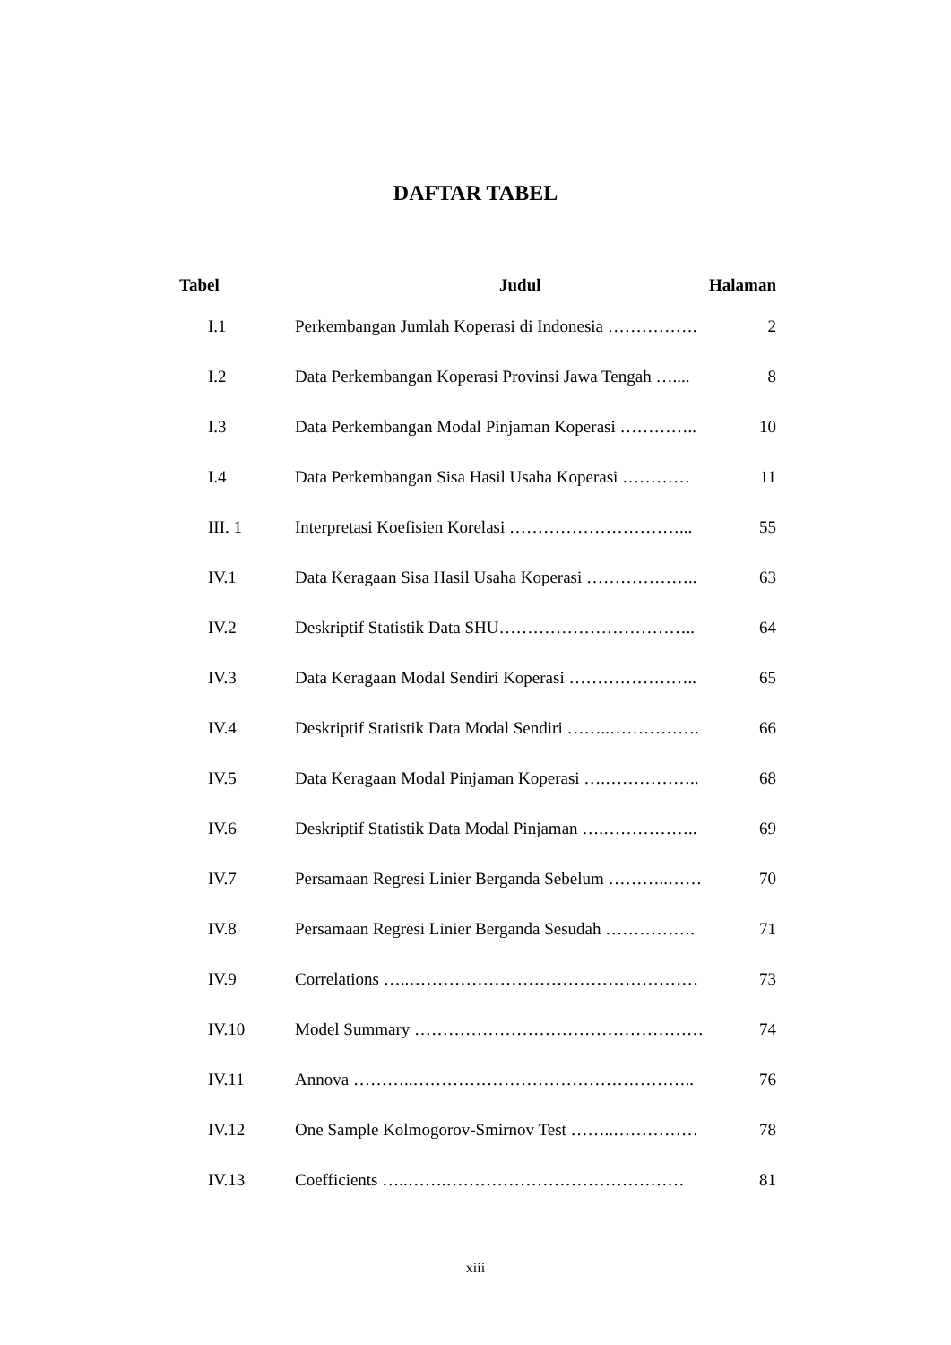DAFTAR TABEL
| Tabel | Judul | Halaman |
| --- | --- | --- |
| I.1 | Perkembangan Jumlah Koperasi di Indonesia ……………. | 2 |
| I.2 | Data Perkembangan Koperasi Provinsi Jawa Tengah ….... | 8 |
| I.3 | Data Perkembangan Modal Pinjaman Koperasi ………….. | 10 |
| I.4 | Data Perkembangan Sisa Hasil Usaha Koperasi ………… | 11 |
| III. 1 | Interpretasi Koefisien Korelasi …………………………... | 55 |
| IV.1 | Data Keragaan Sisa Hasil Usaha Koperasi ……………….. | 63 |
| IV.2 | Deskriptif Statistik Data SHU…………………………….. | 64 |
| IV.3 | Data Keragaan Modal Sendiri Koperasi ………………….. | 65 |
| IV.4 | Deskriptif Statistik Data Modal Sendiri ……..……………. | 66 |
| IV.5 | Data Keragaan Modal Pinjaman Koperasi ….…………….. | 68 |
| IV.6 | Deskriptif Statistik Data Modal Pinjaman ….…………….. | 69 |
| IV.7 | Persamaan Regresi Linier Berganda Sebelum ………..…… | 70 |
| IV.8 | Persamaan Regresi Linier Berganda Sesudah ……………. | 71 |
| IV.9 | Correlations …..…………………………………………… | 73 |
| IV.10 | Model Summary …………………………………………… | 74 |
| IV.11 | Annova ………..………………………………………….. | 76 |
| IV.12 | One Sample Kolmogorov-Smirnov Test ……..…………… | 78 |
| IV.13 | Coefficients …..…….…………………………………… | 81 |
xiii